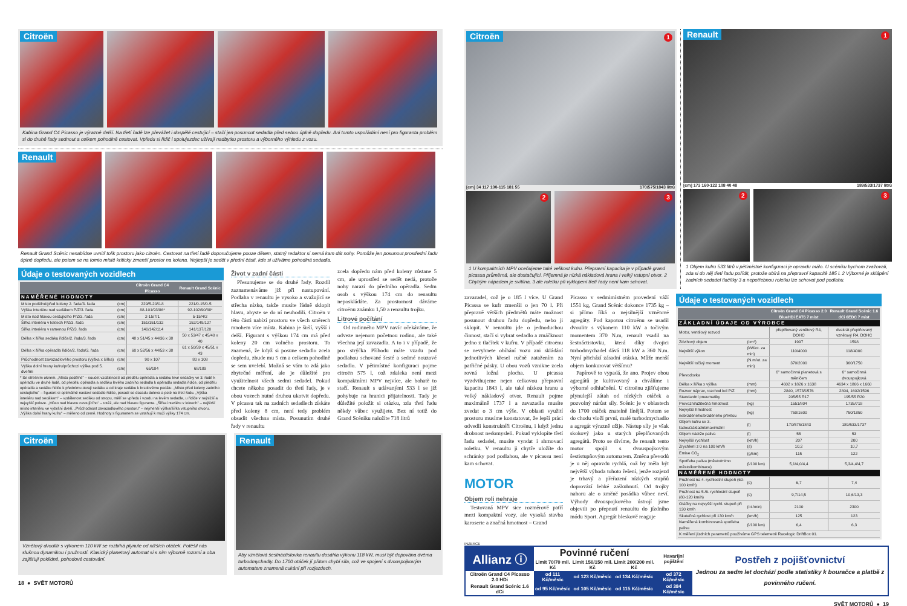Citroën
Kabina Grand C4 Picasso je výrazně delší. Na třetí řadě lze převážet i dospělé cestující – stačí jen posunout sedadla před sebou úplně dopředu. Ani tomto uspořádání není pro figuranta problém si do druhé řady sednout a celkem pohodlně cestovat. Vpředu si řidič i spolujezdec užívají nadbytku prostoru a výborného výhledu z vozu.
Renault
Renault Grand Scénic nenabídne uvnitř tolik prostoru jako citroën. Cestovat na třetí řadě doporučujeme pouze dětem, statný redaktor si nemá kam dát nohy. Pomůže jen posunout prostřední řadu úplně dopředu, ale potom se na tomto místě kriticky zmenší prostor na kolena. Nejlepší je sedět v přední části, kde si užíváme pohodlná sedadla.
Údaje o testovaných vozidlech
| | | Citroën Grand C4 Picasso | Renault Grand Scénic |
| --- | --- | --- | --- |
| NAMĚŘENÉ HODNOTY | | | |
| Místo podélné/před koleny 2. řada/3. řada | (cm) | 229/5-20/0-8 | 221/0-15/0-5 |
| Výška interiéru nad sedákem P/Z/3. řada | (cm) | 88-101/93/86* | 92-102/90/88* |
| Místo nad hlavou cestujícího P/Z/3. řada | (cm) | 2-15/7/1 | 5-15/4/2 |
| Šířka interiéru v loktech P/Z/3. řada | (cm) | 151/151/132 | 152/149/127 |
| Šířka interiéru v ramenou P/Z/3. řada | (cm) | 140/142/114 | 141/137/120 |
| Délka x šířka sedáku řidiče/2. řada/3. řada | (cm) | 48 x 51/45 x 44/36 x 38 | 50 x 53/47 x 45/40 x 40 |
| Délka x šířka opěradla řidiče/2. řada/3. řada | (cm) | 60 x 52/56 x 44/53 x 38 | 61 x 50/59 x 45/51 x 43 |
| Průchodnost zavazadlového prostoru (výška x šířka) | (cm) | 90 x 107 | 80 x 108 |
| Výška dolní hrany kufru/průchozí výška pod 5. dveřmi | (cm) | 65/184 | 68/189 |
* Se střešním oknem. „Místo podélné" – součet vzdáleností od předělu opěradla a sedáku levé sedačky ve 3. řadě k opěradlu ve druhé řadě, od předělu opěradla a sedáku levého zadního sedadla k opěradlu sedadla řidiče, od předělu opěradla a sedáku řidiče k přednímu okraji sedáku a od kraje sedáku k brzdovému pedálu. „Místo před koleny zadního cestujícího" – figurant si optimálně nastaví sedadlo řidiče, posadí se dozadu doleva a poté na třetí řadu. „Výška interiéru nad sedákem" – vzdálenost sedáku od stropu, měří se vpředu i vzadu na levém sedadle, u řidiče v nejnižší a nejvyšší poloze. „Místo nad hlavou cestujícího" – totéž, ale nad hlavou figuranta. „Šířka interiéru v loktech" – nejširší místo interiéru ve vybrání dveří. „Průchodnost zavazadlového prostoru" – nejmenší výška/šířka vstupního otvoru. „Výška dolní hrany kufru" – měřeno od země. Hodnoty s figurantem se vztahují k muži výšky 174 cm.
Život v zadní části
Přesunujeme se do druhé řady. Rozdíl zaznamenáváme již při nastupování. Podlaha v renaultu je vysoko a svažující se střecha nízko, takže musíte řádně sklopit hlavu, abyste se do ní neuhodili. Citroën v této části nabízí prostoru ve všech směrech mnohem více místa. Kabina je širší, vyšší i delší. Figurant s výškou 174 cm má před koleny 20 cm volného prostoru. To znamená, že když si posune sedadlo zcela dopředu, zbude mu 5 cm a celkem pohodlně se sem uvelebí. Možná se vám to zdá jako zbytečné měření, ale je důležité pro využitelnost všech sedmi sedadel. Pokud chcete někoho posadit do třetí řady, je v obou vozech nutné druhou ukotvit dopředu. V picassu tak na zadních sedadlech získáte před koleny 8 cm, není tedy problém obsadit všechna místa. Posunutím druhé řady v renaultu
zcela dopředu nám před koleny zůstane 5 cm, ale uprostřed se sedět nedá, protože nohy narazí do předního opěradla. Sedm osob s výškou 174 cm do renaultu neposkládáte. Za prostornost dáváme citroënu známku 1,50 a renaultu trojku.
Litrové počítání
Od rodinného MPV navíc očekáváme, že odveze nejenom početnou rodinu, ale také všechna její zavazadla. A to i v případě, že pro strýčka Příhodu máte vzadu pod podlahou schované šesté a sedmé nouzové sedadlo. V pětimístné konfiguraci pojme citroën 575 l, což zdaleka není mezi kompaktními MPV nejvíce, ale bohatě to stačí. Renault s udávanými 533 l se již pohybuje na hranici přijatelnosti. Tady je důležité položit si otázku, zda třetí řadu někdy vůbec využijete. Bez ní totiž do Grand Scéniku naložíte 718 litrů
Citroën
Vznětový dvoulitr s výkonem 110 kW se rozbíhá plynule od nižších otáček. Potěšil nás slušnou dynamikou i pružností. Klasický planetový automat si s ním výborně rozumí a oba zajišťují poklidné, pohodové cestování.
Renault
Aby vznětová šestnáctistovka renaultu dosáhla výkonu 118 kW, musí být dopována dvěma turbodmychadly. Do 1700 otáček jí přitom chybí síla, což ve spojení s dvouspojkovým automatem znamená cukání při rozjezdech.
18 ● SVĚT MOTORŮ
Citroën 1
[cm] 34 117 100-115 181 55 170/575/1843 litrů
2
3
1 U kompaktních MPV oceňujeme také velikost kufru. Přepravní kapacita je v případě grand picassa průměrná, ale dostačující. Příjemná je nízká nákladová hrana i velký vstupní otvor. 2 Chytrým nápadem je svítilna, 3 ale roletku při vyklopení třetí řady není kam schovat.
Renault 1
[cm] 173 160-122 108 40 48 189/533/1737 litrů
2
3
1 Objem kufru 533 litrů v pětimístné konfiguraci je opravdu málo. U scéniku bychom zvažovali, zda si do něj třetí řadu pořídit, protože ubírá na přepravní kapacitě 185 l. 2 Výborné je sklápění zadních sedadel tlačítky 3 a nepotřebnou roletku lze schovat pod podlahu.
zavazadel, což je o 185 l více. U Grand Picassa se kufr zmenšil o jen 70 l. Při přepravě větších předmětů máte možnost posunout druhou řadu dopředu, nebo ji sklopit. V renaultu jde o jednoduchou činnost, stačí si vybrat sedadlo a zmáčknout jedno z tlačítek v kufru. V případě citroënu se nevyhnete obíhání vozu ani skládání jednotlivých křesel ručně zatažením za patřičné pásky. U obou vozů vznikne zcela rovná ložná plocha. U picassa vyzdvihujeme nejen celkovou přepravní kapacitu 1843 l, ale také nízkou hranu a velký nákladový otvor. Renault pojme maximálně 1737 l a zavazadla musíte zvedat o 3 cm výše. V oblasti využití prostoru musíme konstatovat, že lepší práci odvedli konstruktéři Citroënu, i když jednu drobnost nedomysleli. Pokud vyklopíte třetí řadu sedadel, musíte vyndat i shrnovací roletku. V renaultu ji chytře uložíte do schránky pod podlahou, ale v picassu není kam schovat.
MOTOR
Objem roli nehraje
Testovaná MPV sice rozměrově patří mezi kompaktní vozy, ale vysoká stavba karoserie a značná hmotnost – Grand
Picasso v sedmimístném provedení váží 1551 kg, Grand Scénic dokonce 1735 kg – si přímo říká o nejsilnější vznětové agregáty. Pod kapotou citroënu se usadil dvoulitr s výkonem 110 kW a točivým momentem 370 N.m, renault vsadil na šestnáctistovku, která díky dvojici turbodmychadel dává 118 kW a 360 N.m. Nyní přichází zásadní otázka. Může menší objem konkurovat většímu?
Papírově to vypadá, že ano. Projev obou agregátů je kultivovaný a chválíme i výborné odhlučnění. U citroënu zjišťujeme plynulejší zátah od nízkých otáček a pozvolný nárůst síly. Scénic je v oblastech do 1700 otáček znatelně línější. Potom se do chodu vloží první, malé turbodmychadlo a agregát výrazně ožije. Nástup síly je však skokový jako u starých přeplňovaných agregátů. Proto se divíme, že renault tento motor spojil s dvouspojkovým šestistupňovým automatem. Změna převodů je u něj opravdu rychlá, což by měla být největší výhoda tohoto řešení, jenže rozjezd je trhavý a přeřazení nízkých stupňů doprovází lehké zaškubnutí. Od trojky nahoru ale o změně posádka vůbec neví. Výhody dvouspojkového ústrojí jsme objevili po přepnutí renaultu do jízdního módu Sport. Agregát bleskově reaguje
Údaje o testovaných vozidlech
| | | Citroën Grand C4 Picasso 2.0 BlueHDi EAT6 7 míst | Renault Grand Scénic 1.6 dCi 6EDC 7 míst |
| --- | --- | --- | --- |
| ZÁKLADNÍ ÚDAJE OD VÝROBCE | | | |
| Motor, ventilový rozvod | | přeplňovaný vznětový R4, DOHC | dvakrát přeplňovaný vznětový R4, DOHC |
| Zdvihový objem | (cm³) | 1997 | 1598 |
| Největší výkon | (kW/ot. za min) | 110/4000 | 118/4000 |
| Největší točivý moment | (N.m/ot. za min) | 370/2000 | 360/1750 |
| Převodovka | | 6° samočinná planetová s měničem | 6° samočinná dvouspojková |
| Délka x šířka x výška | (mm) | 4602 x 1826 x 1638 | 4634 x 1866 x 1660 |
| Rozvor náprav, rozchod kol P/Z | (mm) | 2840, 1573/1576 | 2804, 1602/1596 |
| Standardní pneumatiky | | 205/55 R17 | 195/55 R20 |
| Provozní/užitečná hmotnost | (kg) | 1551/804 | 1735/718 |
| Nejvyšší hmotnost nebrzděného/brzděného přívěsu | (kg) | 750/1600 | 750/1850 |
| Objem kufru se 3. řadou/základní/maximální | (l) | 170/575/1843 | 189/533/1737 |
| Objem nádrže paliva | (l) | 55 | 53 |
| Nejvyšší rychlost | (km/h) | 207 | 200 |
| Zrychlení z 0 na 100 km/h | (s) | 10,2 | 10,7 |
| Emise CO<sub>2</sub> | (g/km) | 115 | 122 |
| Spotřeba paliva (město/mimo město/kombinace) | (l/100 km) | 5,1/4,0/4,4 | 5,3/4,4/4,7 |
| NAMĚŘENÉ HODNOTY | | | |
| Pružnost na 4. rychlostní stupeň (60-100 km/h) | (s) | 6,7 | 7,4 |
| Pružnost na 5./6. rychlostní stupeň (80-120 km/h) | (s) | 9,7/14,5 | 10,6/13,3 |
| Otáčky na nejvyšší rychl. stupeň při 130 km/h | (ot./min) | 2100 | 2300 |
| Skutečná rychlost při 130 km/h | (km/h) | 125 | 123 |
| Naměřená kombinovaná spotřeba paliva | (l/100 km) | 6,4 | 6,3 |
| K měření jízdních parametrů používáme GPS telemetrii Racelogic DriftBox 01. | | | |
INZERCE
| Allianz ⓘ | Povinné ručení | | | Havarijní pojištění | Postřeh z pojišťovnictví Jednou za sedm let dochází podle statistiky k bouračce a platbě z povinného ručení. |
| | Limit 70/70 mil. Kč | Limit 150/150 mil. Kč | Limit 200/200 mil. Kč | | |
| Citroën Grand C4 Picasso 2.0 HDi | od 111 Kč/měsíc | od 123 Kč/měsíc | od 134 Kč/měsíc | od 372 Kč/měsíc | |
| Renault Grand Scénic 1.6 dCi | od 95 Kč/měsíc | od 105 Kč/měsíc | od 115 Kč/měsíc | od 384 Kč/měsíc | |
SVĚT MOTORŮ ● 19